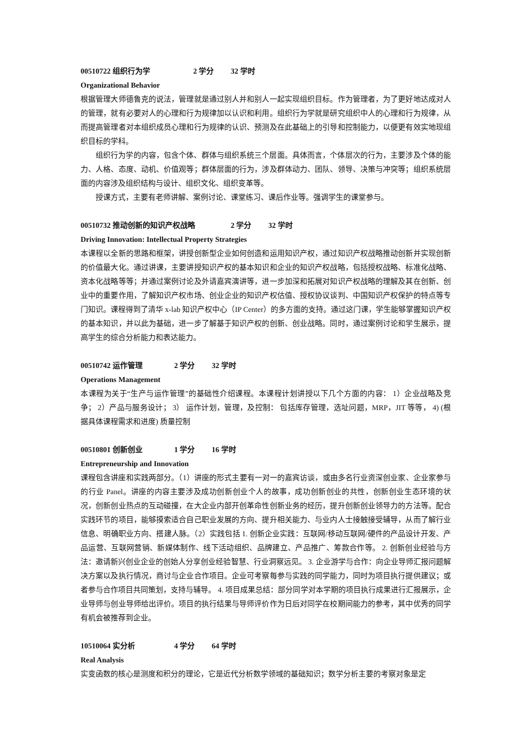00510722 组织行为学 2 学分 32 学时
Organizational Behavior
根据管理大师德鲁克的说法，管理就是通过别人并和别人一起实现组织目标。作为管理者，为了更好地达成对人的管理，就有必要对人的心理和行为规律加以认识和利用。组织行为学就是研究组织中人的心理和行为规律，从而提高管理者对本组织成员心理和行为规律的认识、预测及在此基础上的引导和控制能力，以便更有效实地现组织目标的学科。
组织行为学的内容，包含个体、群体与组织系统三个层面。具体而言，个体层次的行为，主要涉及个体的能力、人格、态度、动机、价值观等；群体层面的行为，涉及群体动力、团队、领导、决策与冲突等；组织系统层面的内容涉及组织结构与设计、组织文化、组织变革等。
授课方式，主要有老师讲解、案例讨论、课堂练习、课后作业等。强调学生的课堂参与。
00510732 推动创新的知识产权战略 2 学分 32 学时
Driving Innovation: Intellectual Property Strategies
本课程以全新的思路和框架，讲授创新型企业如何创造和运用知识产权，通过知识产权战略推动创新并实现创新的价值最大化。通过讲课，主要讲授知识产权的基本知识和企业的知识产权战略，包括授权战略、标准化战略、资本化战略等等；并通过案例讨论及外请嘉宾演讲等，进一步加深和拓展对知识产权战略的理解及其在创新、创业中的重要作用，了解知识产权市场、创业企业的知识产权估值、授权协议谈判、中国知识产权保护的特点等专门知识。课程得到了清华 x-lab 知识产权中心（IP Center）的多方面的支持。通过这门课，学生能够掌握知识产权的基本知识，并以此为基础，进一步了解基于知识产权的创新、创业战略。同时，通过案例讨论和学生展示，提高学生的综合分析能力和表达能力。
00510742 运作管理 2 学分 32 学时
Operations Management
本课程为关于“生产与运作管理”的基础性介绍课程。本课程计划讲授以下几个方面的内容： 1）企业战略及竞争； 2）产品与服务设计； 3） 运作计划，管理，及控制： 包括库存管理，选址问题，MRP，JIT 等等， 4) (根据具体课程需求和进度) 质量控制
00510801 创新创业 1 学分 16 学时
Entrepreneurship and Innovation
课程包含讲座和实践两部分。（1）讲座的形式主要有一对一的嘉宾访谈，或由多名行业资深创业家、企业家参与的行业 Panel。讲座的内容主要涉及成功创新创业个人的故事，成功创新创业的共性，创新创业生态环境的状况，创新创业热点的互动碰撞，在大企业内部开创革命性创新业务的经历，提升创新创业领导力的方法等。配合实践环节的项目，能够摸索适合自己职业发展的方向、提升相关能力、与业内人士接触接受辅导，从而了解行业信息、明确职业方向、搭建人脉。（2）实践包括 1. 创新企业实践：互联网/移动互联网/硬件的产品设计开发、产品运营、互联网营销、新媒体制作、线下活动组织、品牌建立、产品推广、筹款合作等。 2. 创新创业经验与方法：邀请新兴创业企业的创始人分享创业经验智慧、行业洞察远见。 3. 企业游学与合作：向企业导师汇报问题解决方案以及执行情况，商讨与企业合作项目。企业可考察每参与实践的同学能力，同时为项目执行提供建议；或者参与合作项目共同策划，支持与辅导。 4. 项目成果总结：部分同学对本学期的项目执行成果进行汇报展示，企业导师与创业导师给出评价。项目的执行结果与导师评价作为日后对同学在校期间能力的参考，其中优秀的同学有机会被推荐到企业。
10510064 实分析 4 学分 64 学时
Real Analysis
实变函数的核心是测度和积分的理论，它是近代分析数学领域的基础知识；数学分析主要的考察对象是定